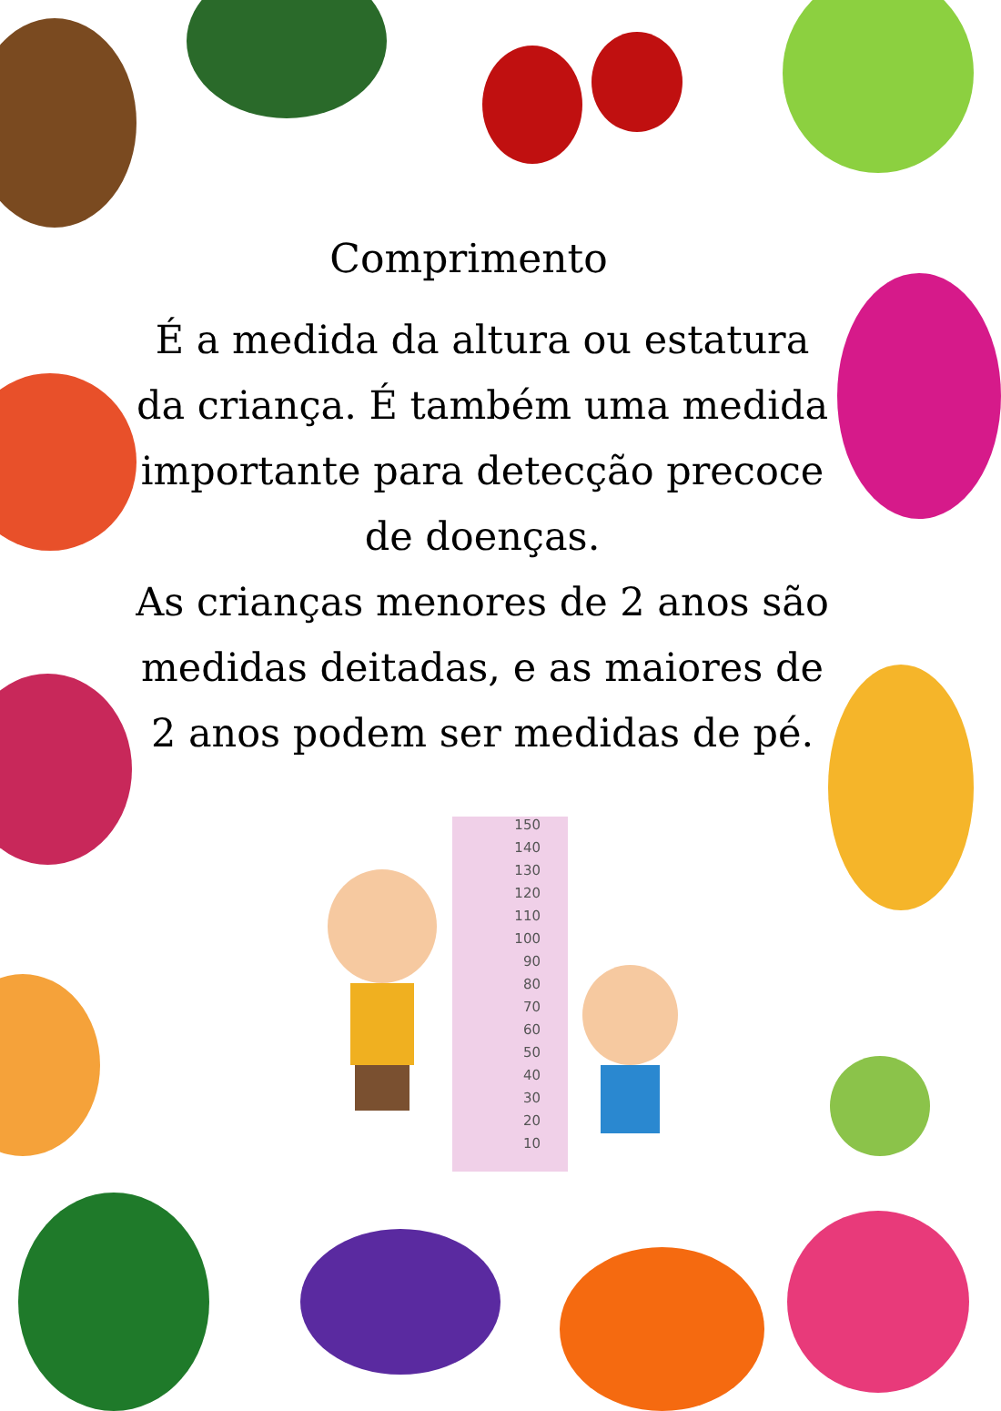Comprimento
É a medida da altura ou estatura da criança. É também uma medida importante para detecção precoce de doenças.
As crianças menores de 2 anos são medidas deitadas, e as maiores de 2 anos podem ser medidas de pé.
150
140
130
120
110
100
90
80
70
60
50
40
30
20
10